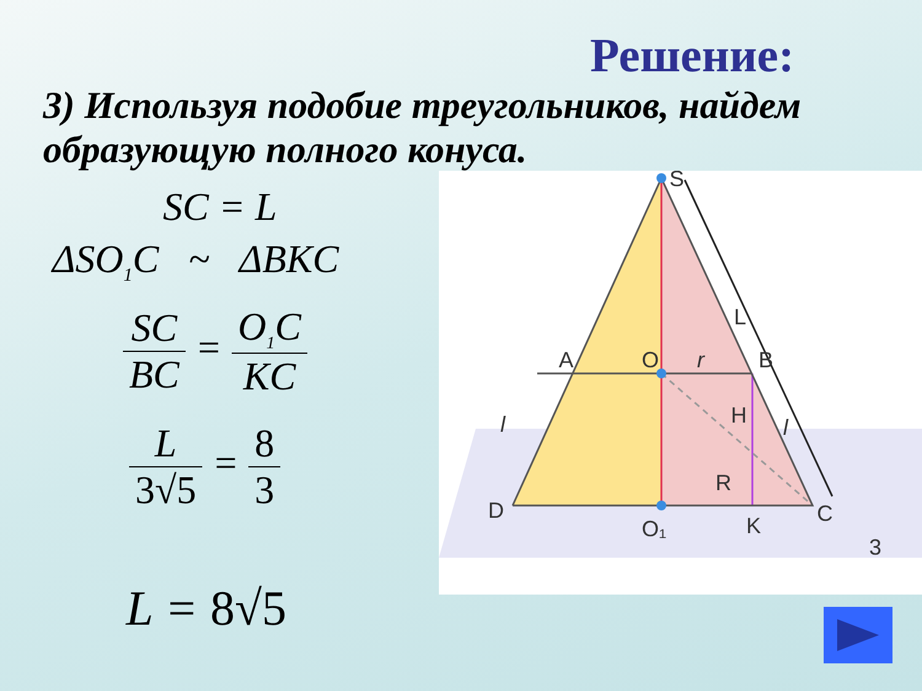Решение:
3) Используя подобие треугольников, найдем образующую полного конуса.
SC = L
ΔSO<sub>1</sub>C ~ ΔBKC
SC BC
=
O<sub>1</sub>C KC
L 3√5
=
8 3
L = 8√5
S
L
A
O
r
B
H
l
l
R
D
O₁
K
C
3